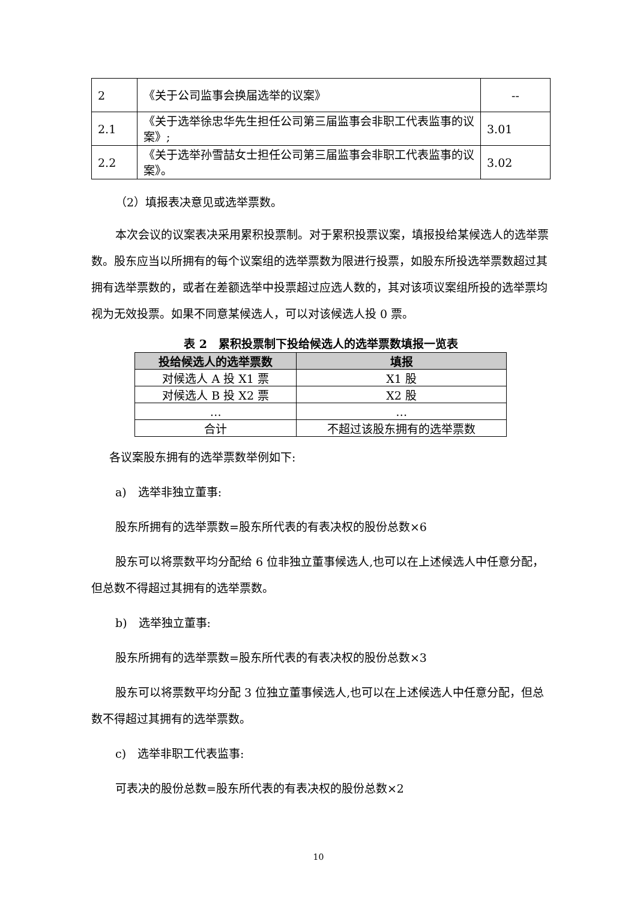| 2 | 《关于公司监事会换届选举的议案》 | -- |
| 2.1 | 《关于选举徐忠华先生担任公司第三届监事会非职工代表监事的议案》; | 3.01 |
| 2.2 | 《关于选举孙雪喆女士担任公司第三届监事会非职工代表监事的议案》。 | 3.02 |
（2）填报表决意见或选举票数。
本次会议的议案表决采用累积投票制。对于累积投票议案，填报投给某候选人的选举票数。股东应当以所拥有的每个议案组的选举票数为限进行投票，如股东所投选举票数超过其拥有选举票数的，或者在差额选举中投票超过应选人数的，其对该项议案组所投的选举票均视为无效投票。如果不同意某候选人，可以对该候选人投 0 票。
表 2　累积投票制下投给候选人的选举票数填报一览表
| 投给候选人的选举票数 | 填报 |
| --- | --- |
| 对候选人 A 投 X1 票 | X1 股 |
| 对候选人 B 投 X2 票 | X2 股 |
| … | … |
| 合计 | 不超过该股东拥有的选举票数 |
各议案股东拥有的选举票数举例如下:
a)　选举非独立董事:
股东所拥有的选举票数=股东所代表的有表决权的股份总数×6
股东可以将票数平均分配给 6 位非独立董事候选人,也可以在上述候选人中任意分配，但总数不得超过其拥有的选举票数。
b)　选举独立董事:
股东所拥有的选举票数=股东所代表的有表决权的股份总数×3
股东可以将票数平均分配 3 位独立董事候选人,也可以在上述候选人中任意分配，但总数不得超过其拥有的选举票数。
c)　选举非职工代表监事:
可表决的股份总数=股东所代表的有表决权的股份总数×2
10